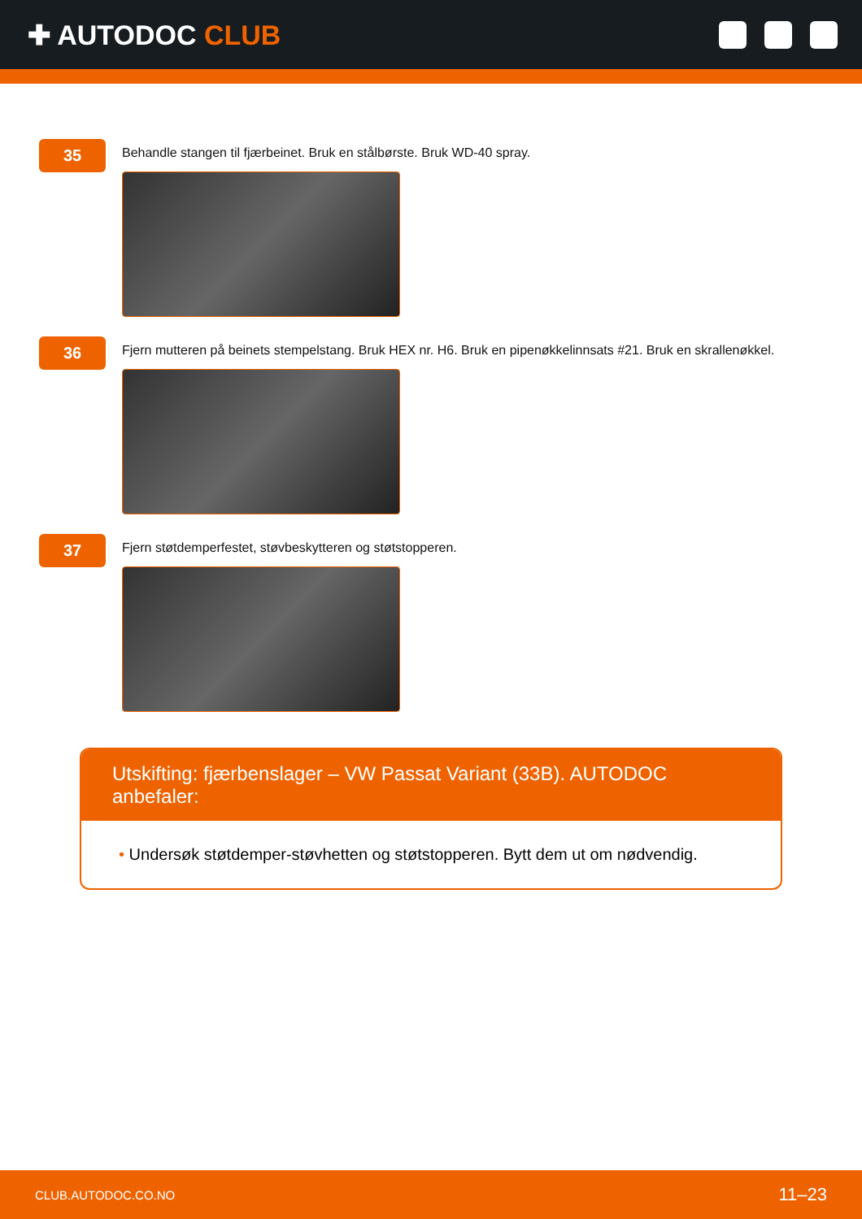✚ AUTODOC CLUB
35
Behandle stangen til fjærbeinet. Bruk en stålbørste. Bruk WD-40 spray.
36
Fjern mutteren på beinets stempelstang. Bruk HEX nr. H6. Bruk en pipenøkkelinnsats #21. Bruk en skrallenøkkel.
37
Fjern støtdemperfestet, støvbeskytteren og støtstopperen.
Utskifting: fjærbenslager – VW Passat Variant (33B). AUTODOC anbefaler:
• Undersøk støtdemper-støvhetten og støtstopperen. Bytt dem ut om nødvendig.
CLUB.AUTODOC.CO.NO
11–23